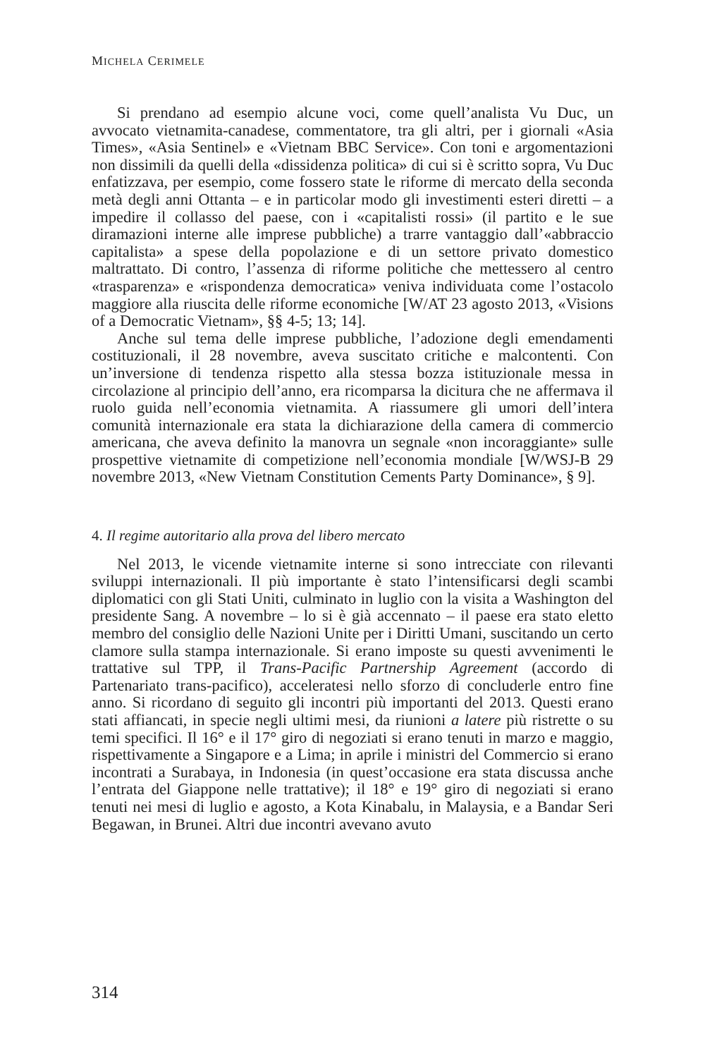MICHELA CERIMELE
Si prendano ad esempio alcune voci, come quell’analista Vu Duc, un avvocato vietnamita-canadese, commentatore, tra gli altri, per i giornali «Asia Times», «Asia Sentinel» e «Vietnam BBC Service». Con toni e argomentazioni non dissimili da quelli della «dissidenza politica» di cui si è scritto sopra, Vu Duc enfatizzava, per esempio, come fossero state le riforme di mercato della seconda metà degli anni Ottanta – e in particolar modo gli investimenti esteri diretti – a impedire il collasso del paese, con i «capitalisti rossi» (il partito e le sue diramazioni interne alle imprese pubbliche) a trarre vantaggio dall’«abbraccio capitalista» a spese della popolazione e di un settore privato domestico maltrattato. Di contro, l’assenza di riforme politiche che mettessero al centro «trasparenza» e «rispondenza democratica» veniva individuata come l’ostacolo maggiore alla riuscita delle riforme economiche [W/AT 23 agosto 2013, «Visions of a Democratic Vietnam», §§ 4-5; 13; 14].
Anche sul tema delle imprese pubbliche, l’adozione degli emendamenti costituzionali, il 28 novembre, aveva suscitato critiche e malcontenti. Con un’inversione di tendenza rispetto alla stessa bozza istituzionale messa in circolazione al principio dell’anno, era ricomparsa la dicitura che ne affermava il ruolo guida nell’economia vietnamita. A riassumere gli umori dell’intera comunità internazionale era stata la dichiarazione della camera di commercio americana, che aveva definito la manovra un segnale «non incoraggiante» sulle prospettive vietnamite di competizione nell’economia mondiale [W/WSJ-B 29 novembre 2013, «New Vietnam Constitution Cements Party Dominance», § 9].
4. Il regime autoritario alla prova del libero mercato
Nel 2013, le vicende vietnamite interne si sono intrecciate con rilevanti sviluppi internazionali. Il più importante è stato l’intensificarsi degli scambi diplomatici con gli Stati Uniti, culminato in luglio con la visita a Washington del presidente Sang. A novembre – lo si è già accennato – il paese era stato eletto membro del consiglio delle Nazioni Unite per i Diritti Umani, suscitando un certo clamore sulla stampa internazionale. Si erano imposte su questi avvenimenti le trattative sul TPP, il Trans-Pacific Partnership Agreement (accordo di Partenariato trans-pacifico), acceleratesi nello sforzo di concluderle entro fine anno. Si ricordano di seguito gli incontri più importanti del 2013. Questi erano stati affiancati, in specie negli ultimi mesi, da riunioni a latere più ristrette o su temi specifici. Il 16° e il 17° giro di negoziati si erano tenuti in marzo e maggio, rispettivamente a Singapore e a Lima; in aprile i ministri del Commercio si erano incontrati a Surabaya, in Indonesia (in quest’occasione era stata discussa anche l’entrata del Giappone nelle trattative); il 18° e 19° giro di negoziati si erano tenuti nei mesi di luglio e agosto, a Kota Kinabalu, in Malaysia, e a Bandar Seri Begawan, in Brunei. Altri due incontri avevano avuto
314